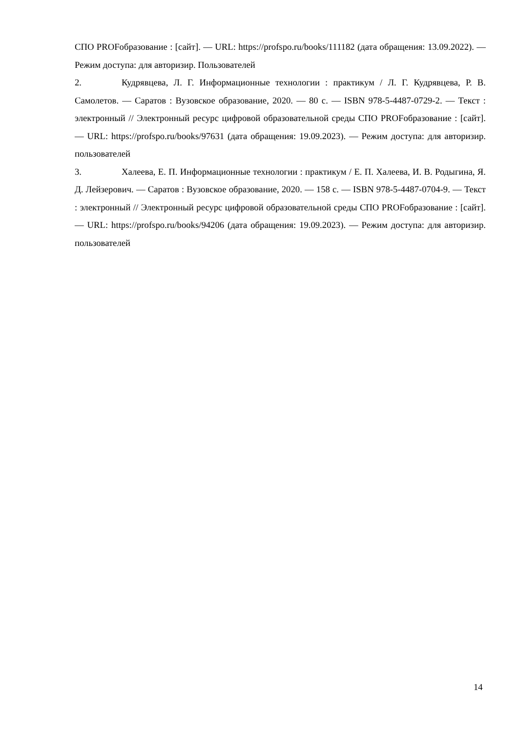СПО PROFобразование : [сайт]. — URL: https://profspo.ru/books/111182 (дата обращения: 13.09.2022). — Режим доступа: для авторизир. Пользователей
2. Кудрявцева, Л. Г. Информационные технологии : практикум / Л. Г. Кудрявцева, Р. В. Самолетов. — Саратов : Вузовское образование, 2020. — 80 с. — ISBN 978-5-4487-0729-2. — Текст : электронный // Электронный ресурс цифровой образовательной среды СПО PROFобразование : [сайт]. — URL: https://profspo.ru/books/97631 (дата обращения: 19.09.2023). — Режим доступа: для авторизир. пользователей
3. Халеева, Е. П. Информационные технологии : практикум / Е. П. Халеева, И. В. Родыгина, Я. Д. Лейзерович. — Саратов : Вузовское образование, 2020. — 158 с. — ISBN 978-5-4487-0704-9. — Текст : электронный // Электронный ресурс цифровой образовательной среды СПО PROFобразование : [сайт]. — URL: https://profspo.ru/books/94206 (дата обращения: 19.09.2023). — Режим доступа: для авторизир. пользователей
14